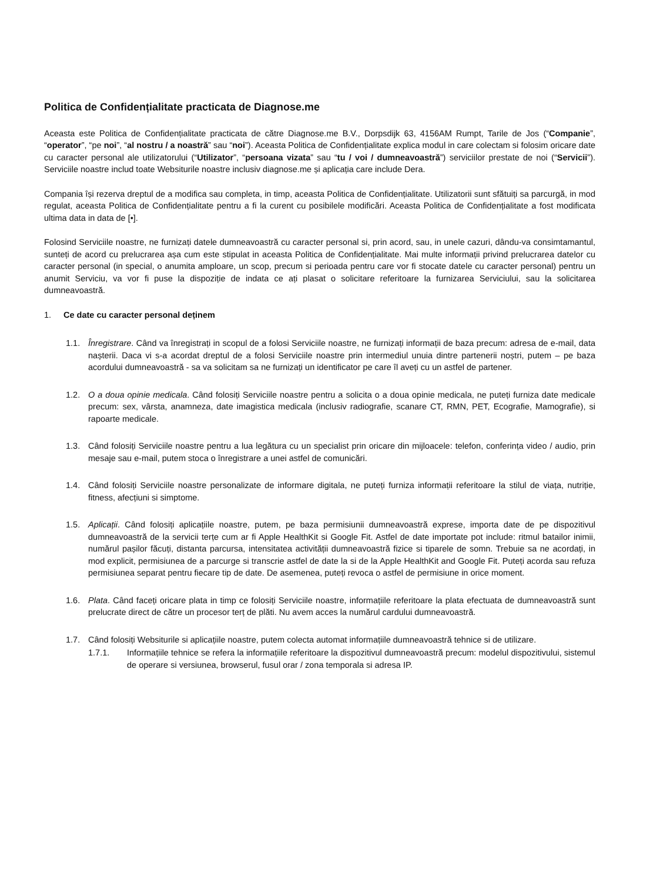Politica de Confidențialitate practicata de Diagnose.me
Aceasta este Politica de Confidențialitate practicata de către Diagnose.me B.V., Dorpsdijk 63, 4156AM Rumpt, Tarile de Jos (“Companie”, “operator”, “pe noi”, “al nostru / a noastră” sau “noi”). Aceasta Politica de Confidențialitate explica modul in care colectam si folosim oricare date cu caracter personal ale utilizatorului (“Utilizator”, “persoana vizata” sau “tu / voi / dumneavoastră”) serviciilor prestate de noi (“Servicii”). Serviciile noastre includ toate Websiturile noastre inclusiv diagnose.me și aplicația care include Dera.
Compania își rezerva dreptul de a modifica sau completa, in timp, aceasta Politica de Confidențialitate. Utilizatorii sunt sfătuiți sa parcurgă, in mod regulat, aceasta Politica de Confidențialitate pentru a fi la curent cu posibilele modificări. Aceasta Politica de Confidențialitate a fost modificata ultima data in data de [•].
Folosind Serviciile noastre, ne furnizați datele dumneavoastră cu caracter personal si, prin acord, sau, in unele cazuri, dându-va consimtamantul, sunteți de acord cu prelucrarea așa cum este stipulat in aceasta Politica de Confidențialitate. Mai multe informații privind prelucrarea datelor cu caracter personal (in special, o anumita amploare, un scop, precum si perioada pentru care vor fi stocate datele cu caracter personal) pentru un anumit Serviciu, va vor fi puse la dispoziție de indata ce ați plasat o solicitare referitoare la furnizarea Serviciului, sau la solicitarea dumneavoastră.
1. Ce date cu caracter personal deținem
1.1. Înregistrare. Când va înregistrați in scopul de a folosi Serviciile noastre, ne furnizați informații de baza precum: adresa de e-mail, data nașterii. Daca vi s-a acordat dreptul de a folosi Serviciile noastre prin intermediul unuia dintre partenerii noștri, putem – pe baza acordului dumneavoastră - sa va solicitam sa ne furnizați un identificator pe care îl aveți cu un astfel de partener.
1.2. O a doua opinie medicala. Când folosiți Serviciile noastre pentru a solicita o a doua opinie medicala, ne puteți furniza date medicale precum: sex, vârsta, anamneza, date imagistica medicala (inclusiv radiografie, scanare CT, RMN, PET, Ecografie, Mamografie), si rapoarte medicale.
1.3. Când folosiți Serviciile noastre pentru a lua legătura cu un specialist prin oricare din mijloacele: telefon, conferința video / audio, prin mesaje sau e-mail, putem stoca o înregistrare a unei astfel de comunicări.
1.4. Când folosiți Serviciile noastre personalizate de informare digitala, ne puteți furniza informații referitoare la stilul de viața, nutriție, fitness, afecțiuni si simptome.
1.5. Aplicații. Când folosiți aplicațiile noastre, putem, pe baza permisiunii dumneavoastră exprese, importa date de pe dispozitivul dumneavoastră de la servicii terțe cum ar fi Apple HealthKit si Google Fit. Astfel de date importate pot include: ritmul batailor inimii, numărul pașilor făcuți, distanta parcursa, intensitatea activității dumneavoastră fizice si tiparele de somn. Trebuie sa ne acordați, in mod explicit, permisiunea de a parcurge si transcrie astfel de date la si de la Apple HealthKit and Google Fit. Puteți acorda sau refuza permisiunea separat pentru fiecare tip de date. De asemenea, puteți revoca o astfel de permisiune in orice moment.
1.6. Plata. Când faceți oricare plata in timp ce folosiți Serviciile noastre, informațiile referitoare la plata efectuata de dumneavoastră sunt prelucrate direct de către un procesor terț de plăti. Nu avem acces la numărul cardului dumneavoastră.
1.7. Când folosiți Websiturile si aplicațiile noastre, putem colecta automat informațiile dumneavoastră tehnice si de utilizare.
1.7.1. Informațiile tehnice se refera la informațiile referitoare la dispozitivul dumneavoastră precum: modelul dispozitivului, sistemul de operare si versiunea, browserul, fusul orar / zona temporala si adresa IP.